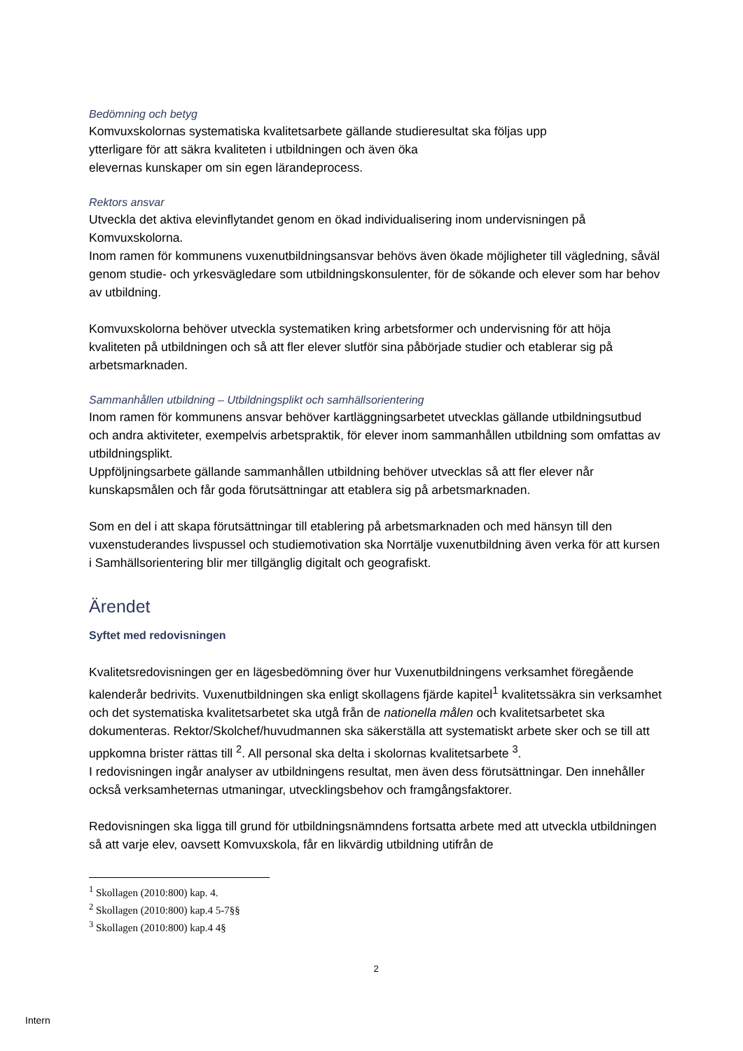Bedömning och betyg
Komvuxskolornas systematiska kvalitetsarbete gällande studieresultat ska följas upp
ytterligare för att säkra kvaliteten i utbildningen och även öka
elevernas kunskaper om sin egen lärandeprocess.
Rektors ansvar
Utveckla det aktiva elevinflytandet genom en ökad individualisering inom undervisningen på Komvuxskolorna.
Inom ramen för kommunens vuxenutbildningsansvar behövs även ökade möjligheter till vägledning, såväl genom studie- och yrkesvägledare som utbildningskonsulenter, för de sökande och elever som har behov av utbildning.
Komvuxskolorna behöver utveckla systematiken kring arbetsformer och undervisning för att höja kvaliteten på utbildningen och så att fler elever slutför sina påbörjade studier och etablerar sig på arbetsmarknaden.
Sammanhållen utbildning – Utbildningsplikt och samhällsorientering
Inom ramen för kommunens ansvar behöver kartläggningsarbetet utvecklas gällande utbildningsutbud och andra aktiviteter, exempelvis arbetspraktik, för elever inom sammanhållen utbildning som omfattas av utbildningsplikt.
Uppföljningsarbete gällande sammanhållen utbildning behöver utvecklas så att fler elever når kunskapsmålen och får goda förutsättningar att etablera sig på arbetsmarknaden.
Som en del i att skapa förutsättningar till etablering på arbetsmarknaden och med hänsyn till den vuxenstuderandes livspussel och studiemotivation ska Norrtälje vuxenutbildning även verka för att kursen i Samhällsorientering blir mer tillgänglig digitalt och geografiskt.
Ärendet
Syftet med redovisningen
Kvalitetsredovisningen ger en lägesbedömning över hur Vuxenutbildningens verksamhet föregående kalenderår bedrivits. Vuxenutbildningen ska enligt skollagens fjärde kapitel<sup>1</sup> kvalitetssäkra sin verksamhet och det systematiska kvalitetsarbetet ska utgå från de nationella målen och kvalitetsarbetet ska dokumenteras. Rektor/Skolchef/huvudmannen ska säkerställa att systematiskt arbete sker och se till att uppkomna brister rättas till <sup>2</sup>. All personal ska delta i skolornas kvalitetsarbete <sup>3</sup>.
I redovisningen ingår analyser av utbildningens resultat, men även dess förutsättningar. Den innehåller också verksamheternas utmaningar, utvecklingsbehov och framgångsfaktorer.
Redovisningen ska ligga till grund för utbildningsnämndens fortsatta arbete med att utveckla utbildningen så att varje elev, oavsett Komvuxskola, får en likvärdig utbildning utifrån de
<sup>1</sup> Skollagen (2010:800) kap. 4.
<sup>2</sup> Skollagen (2010:800) kap.4 5-7§§
<sup>3</sup> Skollagen (2010:800) kap.4 4§
2
Intern